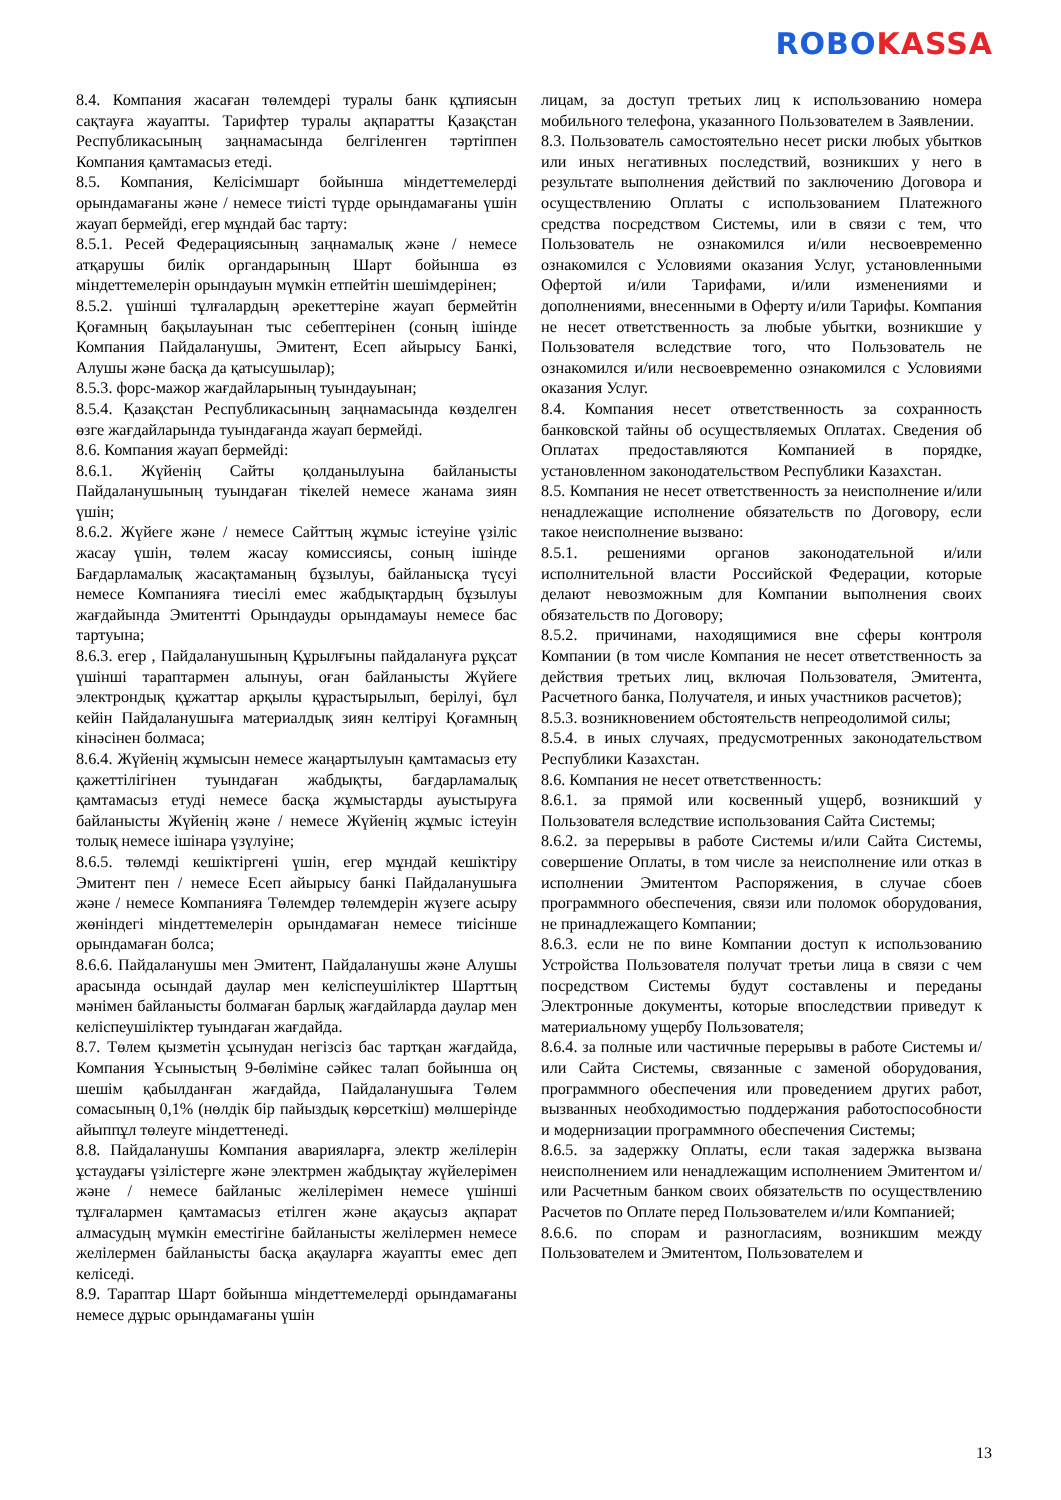ROBO KASSA
8.4. Компания жасаған төлемдері туралы банк құпиясын сақтауға жауапты. Тарифтер туралы ақпаратты Қазақстан Республикасының заңнамасында белгіленген тәртіппен Компания қамтамасыз етеді.
8.5. Компания, Келісімшарт бойынша міндеттемелерді орындамағаны және / немесе тиісті түрде орындамағаны үшін жауап бермейді, егер мұндай бас тарту:
8.5.1. Ресей Федерациясының заңнамалық және / немесе атқарушы билік органдарының Шарт бойынша өз міндеттемелерін орындауын мүмкін етпейтін шешімдерінен;
8.5.2. үшінші тұлғалардың әрекеттеріне жауап бермейтін Қоғамның бақылауынан тыс себептерінен (соның ішінде Компания Пайдаланушы, Эмитент, Есеп айырысу Банкі, Алушы және басқа да қатысушылар);
8.5.3. форс-мажор жағдайларының туындауынан;
8.5.4. Қазақстан Республикасының заңнамасында көзделген өзге жағдайларында туындағанда жауап бермейді.
8.6. Компания жауап бермейді:
8.6.1. Жүйенің Сайты қолданылуына байланысты Пайдаланушының туындаған тікелей немесе жанама зиян үшін;
8.6.2. Жүйеге және / немесе Сайттың жұмыс істеуіне үзіліс жасау үшін, төлем жасау комиссиясы, соның ішінде Бағдарламалық жасақтаманың бұзылуы, байланысқа түсуі немесе Компанияға тиесілі емес жабдықтардың бұзылуы жағдайында Эмитентті Орындауды орындамауы немесе бас тартуына;
8.6.3. егер , Пайдаланушының Құрылғыны пайдалануға рұқсат үшінші тараптармен алынуы, оған байланысты Жүйеге электрондық құжаттар арқылы құрастырылып, берілуі, бұл кейін Пайдаланушыға материалдық зиян келтіруі Қоғамның кінәсінен болмаса;
8.6.4. Жүйенің жұмысын немесе жаңартылуын қамтамасыз ету қажеттілігінен туындаған жабдықты, бағдарламалық қамтамасыз етуді немесе басқа жұмыстарды ауыстыруға байланысты Жүйенің және / немесе Жүйенің жұмыс істеуін толық немесе ішінара үзүлуіне;
8.6.5. төлемді кешіктіргені үшін, егер мұндай кешіктіру Эмитент пен / немесе Есеп айырысу банкі Пайдаланушыға және / немесе Компанияға Төлемдер төлемдерін жүзеге асыру жөніндегі міндеттемелерін орындамаған немесе тиісінше орындамаған болса;
8.6.6. Пайдаланушы мен Эмитент, Пайдаланушы және Алушы арасында осындай даулар мен келіспеушіліктер Шарттың мәнімен байланысты болмаған барлық жағдайларда даулар мен келіспеушіліктер туындаған жағдайда.
8.7. Төлем қызметін ұсынудан негізсіз бас тартқан жағдайда, Компания Ұсыныстың 9-бөліміне сәйкес талап бойынша оң шешім қабылданған жағдайда, Пайдаланушыға Төлем сомасының 0,1% (нөлдік бір пайыздық көрсеткіш) мөлшерінде айыппұл төлеуге міндеттенеді.
8.8. Пайдаланушы Компания аварияларға, электр желілерін ұстаудағы үзілістерге және электрмен жабдықтау жүйелерімен және / немесе байланыс желілерімен немесе үшінші тұлғалармен қамтамасыз етілген және ақаусыз ақпарат алмасудың мүмкін еместігіне байланысты желілермен немесе желілермен байланысты басқа ақауларға жауапты емес деп келіседі.
8.9. Тараптар Шарт бойынша міндеттемелерді орындамағаны немесе дұрыс орындамағаны үшін
лицам, за доступ третьих лиц к использованию номера мобильного телефона, указанного Пользователем в Заявлении.
8.3. Пользователь самостоятельно несет риски любых убытков или иных негативных последствий, возникших у него в результате выполнения действий по заключению Договора и осуществлению Оплаты с использованием Платежного средства посредством Системы, или в связи с тем, что Пользователь не ознакомился и/или несвоевременно ознакомился с Условиями оказания Услуг, установленными Офертой и/или Тарифами, и/или изменениями и дополнениями, внесенными в Оферту и/или Тарифы. Компания не несет ответственность за любые убытки, возникшие у Пользователя вследствие того, что Пользователь не ознакомился и/или несвоевременно ознакомился с Условиями оказания Услуг.
8.4. Компания несет ответственность за сохранность банковской тайны об осуществляемых Оплатах. Сведения об Оплатах предоставляются Компанией в порядке, установленном законодательством Республики Казахстан.
8.5. Компания не несет ответственность за неисполнение и/или ненадлежащие исполнение обязательств по Договору, если такое неисполнение вызвано:
8.5.1. решениями органов законодательной и/или исполнительной власти Российской Федерации, которые делают невозможным для Компании выполнения своих обязательств по Договору;
8.5.2. причинами, находящимися вне сферы контроля Компании (в том числе Компания не несет ответственность за действия третьих лиц, включая Пользователя, Эмитента, Расчетного банка, Получателя, и иных участников расчетов);
8.5.3. возникновением обстоятельств непреодолимой силы;
8.5.4. в иных случаях, предусмотренных законодательством Республики Казахстан.
8.6. Компания не несет ответственность:
8.6.1. за прямой или косвенный ущерб, возникший у Пользователя вследствие использования Сайта Системы;
8.6.2. за перерывы в работе Системы и/или Сайта Системы, совершение Оплаты, в том числе за неисполнение или отказ в исполнении Эмитентом Распоряжения, в случае сбоев программного обеспечения, связи или поломок оборудования, не принадлежащего Компании;
8.6.3. если не по вине Компании доступ к использованию Устройства Пользователя получат третьи лица в связи с чем посредством Системы будут составлены и переданы Электронные документы, которые впоследствии приведут к материальному ущербу Пользователя;
8.6.4. за полные или частичные перерывы в работе Системы и/или Сайта Системы, связанные с заменой оборудования, программного обеспечения или проведением других работ, вызванных необходимостью поддержания работоспособности и модернизации программного обеспечения Системы;
8.6.5. за задержку Оплаты, если такая задержка вызвана неисполнением или ненадлежащим исполнением Эмитентом и/или Расчетным банком своих обязательств по осуществлению Расчетов по Оплате перед Пользователем и/или Компанией;
8.6.6. по спорам и разногласиям, возникшим между Пользователем и Эмитентом, Пользователем и
13